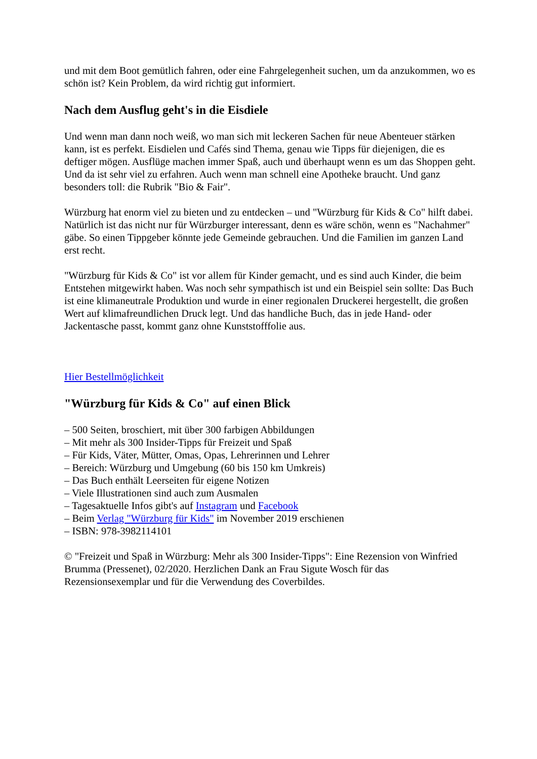und mit dem Boot gemütlich fahren, oder eine Fahrgelegenheit suchen, um da anzukommen, wo es schön ist? Kein Problem, da wird richtig gut informiert.
Nach dem Ausflug geht's in die Eisdiele
Und wenn man dann noch weiß, wo man sich mit leckeren Sachen für neue Abenteuer stärken kann, ist es perfekt. Eisdielen und Cafés sind Thema, genau wie Tipps für diejenigen, die es deftiger mögen. Ausflüge machen immer Spaß, auch und überhaupt wenn es um das Shoppen geht. Und da ist sehr viel zu erfahren. Auch wenn man schnell eine Apotheke braucht. Und ganz besonders toll: die Rubrik "Bio & Fair".
Würzburg hat enorm viel zu bieten und zu entdecken – und "Würzburg für Kids & Co" hilft dabei. Natürlich ist das nicht nur für Würzburger interessant, denn es wäre schön, wenn es "Nachahmer" gäbe. So einen Tippgeber könnte jede Gemeinde gebrauchen. Und die Familien im ganzen Land erst recht.
"Würzburg für Kids & Co" ist vor allem für Kinder gemacht, und es sind auch Kinder, die beim Entstehen mitgewirkt haben. Was noch sehr sympathisch ist und ein Beispiel sein sollte: Das Buch ist eine klimaneutrale Produktion und wurde in einer regionalen Druckerei hergestellt, die großen Wert auf klimafreundlichen Druck legt. Und das handliche Buch, das in jede Hand- oder Jackentasche passt, kommt ganz ohne Kunststofffolie aus.
Hier Bestellmöglichkeit
"Würzburg für Kids & Co" auf einen Blick
– 500 Seiten, broschiert, mit über 300 farbigen Abbildungen
– Mit mehr als 300 Insider-Tipps für Freizeit und Spaß
– Für Kids, Väter, Mütter, Omas, Opas, Lehrerinnen und Lehrer
– Bereich: Würzburg und Umgebung (60 bis 150 km Umkreis)
– Das Buch enthält Leerseiten für eigene Notizen
– Viele Illustrationen sind auch zum Ausmalen
– Tagesaktuelle Infos gibt's auf Instagram und Facebook
– Beim Verlag "Würzburg für Kids" im November 2019 erschienen
– ISBN: 978-3982114101
© "Freizeit und Spaß in Würzburg: Mehr als 300 Insider-Tipps": Eine Rezension von Winfried Brumma (Pressenet), 02/2020. Herzlichen Dank an Frau Sigute Wosch für das Rezensionsexemplar und für die Verwendung des Coverbildes.